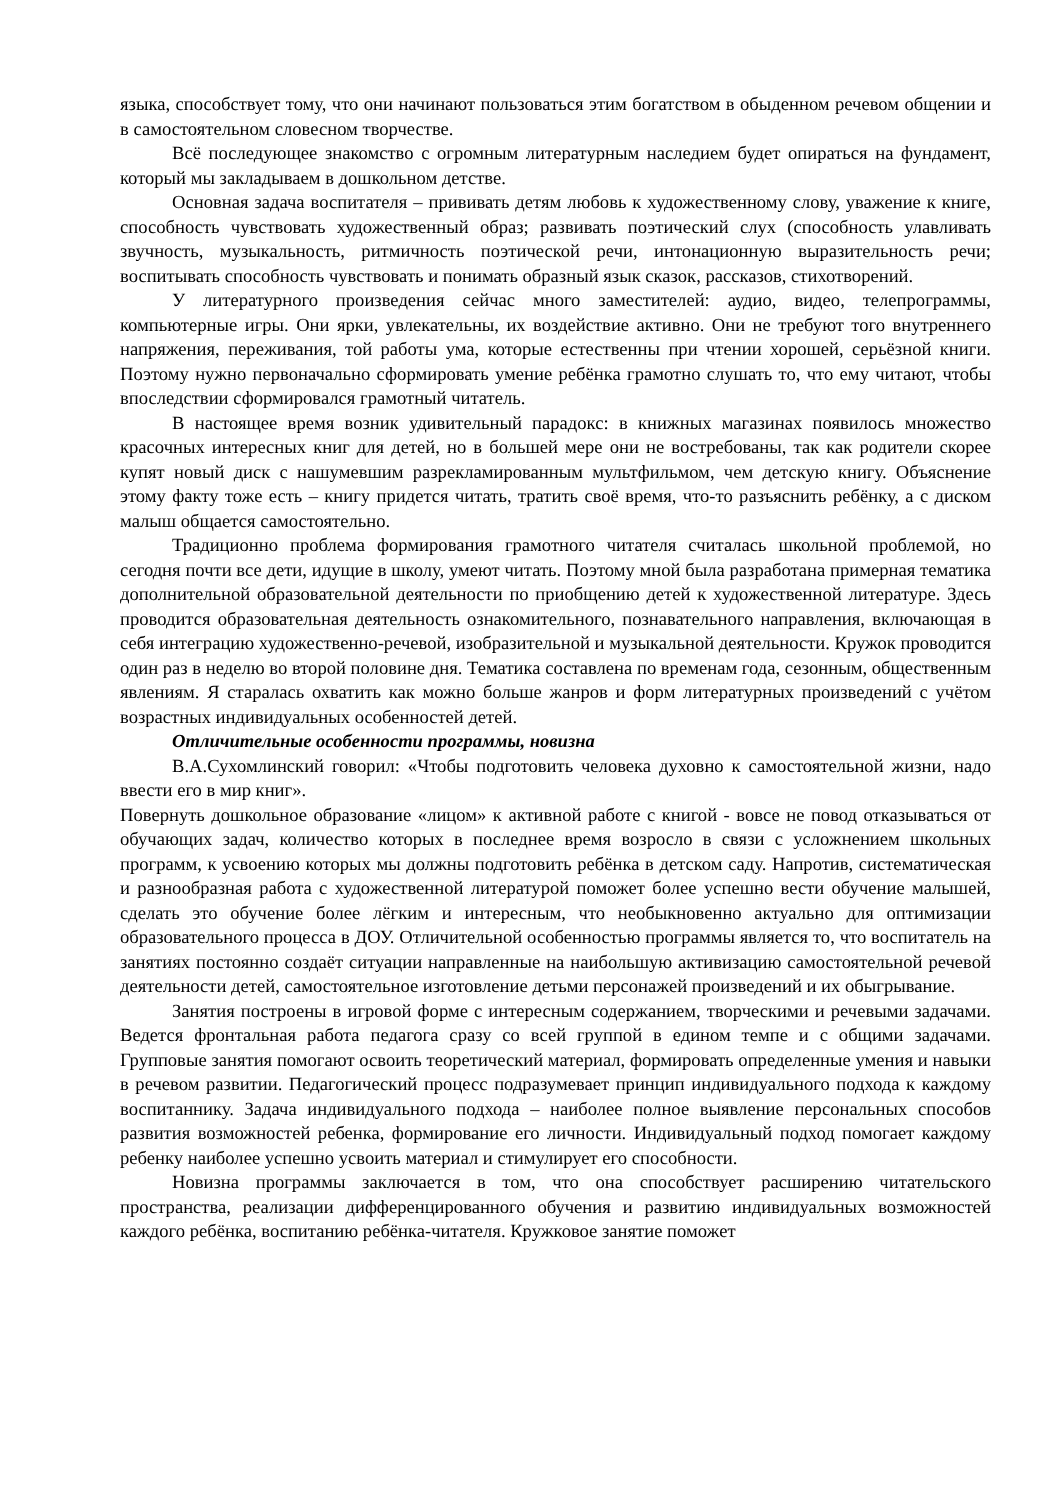языка, способствует тому, что они начинают пользоваться этим богатством в обыденном речевом общении и в самостоятельном словесном творчестве.
Всё последующее знакомство с огромным литературным наследием будет опираться на фундамент, который мы закладываем в дошкольном детстве.
Основная задача воспитателя – прививать детям любовь к художественному слову, уважение к книге, способность чувствовать художественный образ; развивать поэтический слух (способность улавливать звучность, музыкальность, ритмичность поэтической речи, интонационную выразительность речи; воспитывать способность чувствовать и понимать образный язык сказок, рассказов, стихотворений.
У литературного произведения сейчас много заместителей: аудио, видео, телепрограммы, компьютерные игры. Они ярки, увлекательны, их воздействие активно. Они не требуют того внутреннего напряжения, переживания, той работы ума, которые естественны при чтении хорошей, серьёзной книги. Поэтому нужно первоначально сформировать умение ребёнка грамотно слушать то, что ему читают, чтобы впоследствии сформировался грамотный читатель.
В настоящее время возник удивительный парадокс: в книжных магазинах появилось множество красочных интересных книг для детей, но в большей мере они не востребованы, так как родители скорее купят новый диск с нашумевшим разрекламированным мультфильмом, чем детскую книгу. Объяснение этому факту тоже есть – книгу придется читать, тратить своё время, что-то разъяснить ребёнку, а с диском малыш общается самостоятельно.
Традиционно проблема формирования грамотного читателя считалась школьной проблемой, но сегодня почти все дети, идущие в школу, умеют читать. Поэтому мной была разработана примерная тематика дополнительной образовательной деятельности по приобщению детей к художественной литературе. Здесь проводится образовательная деятельность ознакомительного, познавательного направления, включающая в себя интеграцию художественно-речевой, изобразительной и музыкальной деятельности. Кружок проводится один раз в неделю во второй половине дня. Тематика составлена по временам года, сезонным, общественным явлениям. Я старалась охватить как можно больше жанров и форм литературных произведений с учётом возрастных индивидуальных особенностей детей.
Отличительные особенности программы, новизна
В.А.Сухомлинский говорил: «Чтобы подготовить человека духовно к самостоятельной жизни, надо ввести его в мир книг».
Повернуть дошкольное образование «лицом» к активной работе с книгой - вовсе не повод отказываться от обучающих задач, количество которых в последнее время возросло в связи с усложнением школьных программ, к усвоению которых мы должны подготовить ребёнка в детском саду. Напротив, систематическая и разнообразная работа с художественной литературой поможет более успешно вести обучение малышей, сделать это обучение более лёгким и интересным, что необыкновенно актуально для оптимизации образовательного процесса в ДОУ. Отличительной особенностью программы является то, что воспитатель на занятиях постоянно создаёт ситуации направленные на наибольшую активизацию самостоятельной речевой деятельности детей, самостоятельное изготовление детьми персонажей произведений и их обыгрывание.
Занятия построены в игровой форме с интересным содержанием, творческими и речевыми задачами. Ведется фронтальная работа педагога сразу со всей группой в едином темпе и с общими задачами. Групповые занятия помогают освоить теоретический материал, формировать определенные умения и навыки в речевом развитии. Педагогический процесс подразумевает принцип индивидуального подхода к каждому воспитаннику. Задача индивидуального подхода – наиболее полное выявление персональных способов развития возможностей ребенка, формирование его личности. Индивидуальный подход помогает каждому ребенку наиболее успешно усвоить материал и стимулирует его способности.
Новизна программы заключается в том, что она способствует расширению читательского пространства, реализации дифференцированного обучения и развитию индивидуальных возможностей каждого ребёнка, воспитанию ребёнка-читателя. Кружковое занятие поможет